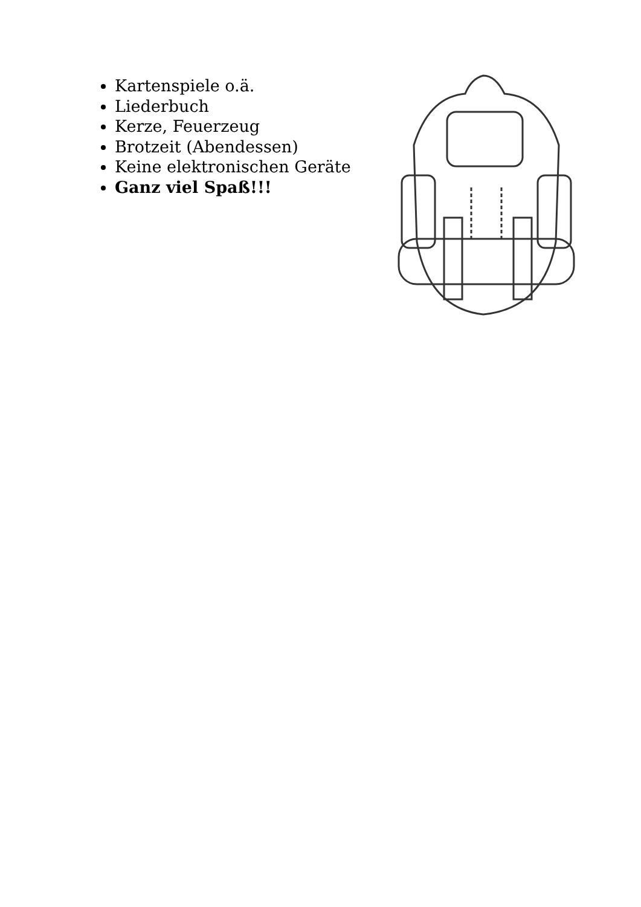Kartenspiele o.ä.
Liederbuch
Kerze, Feuerzeug
Brotzeit (Abendessen)
Keine elektronischen Geräte
Ganz viel Spaß!!!